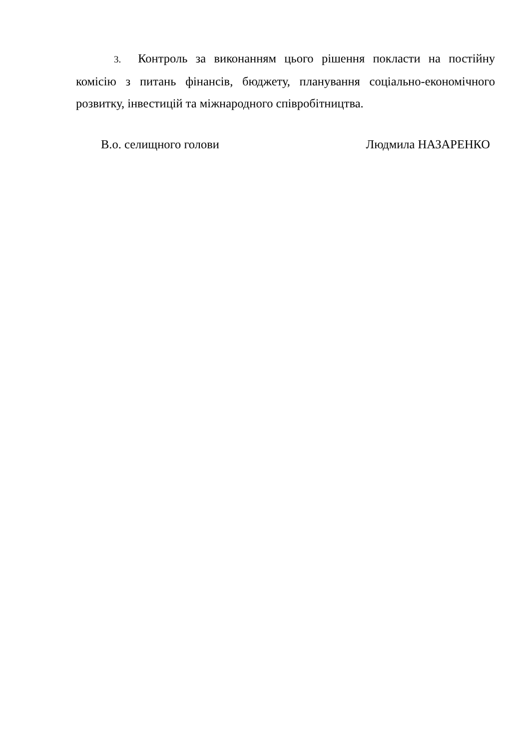3. Контроль за виконанням цього рішення покласти на постійну комісію з питань фінансів, бюджету, планування соціально-економічного розвитку, інвестицій та міжнародного співробітництва.
В.о. селищного голови Людмила НАЗАРЕНКО